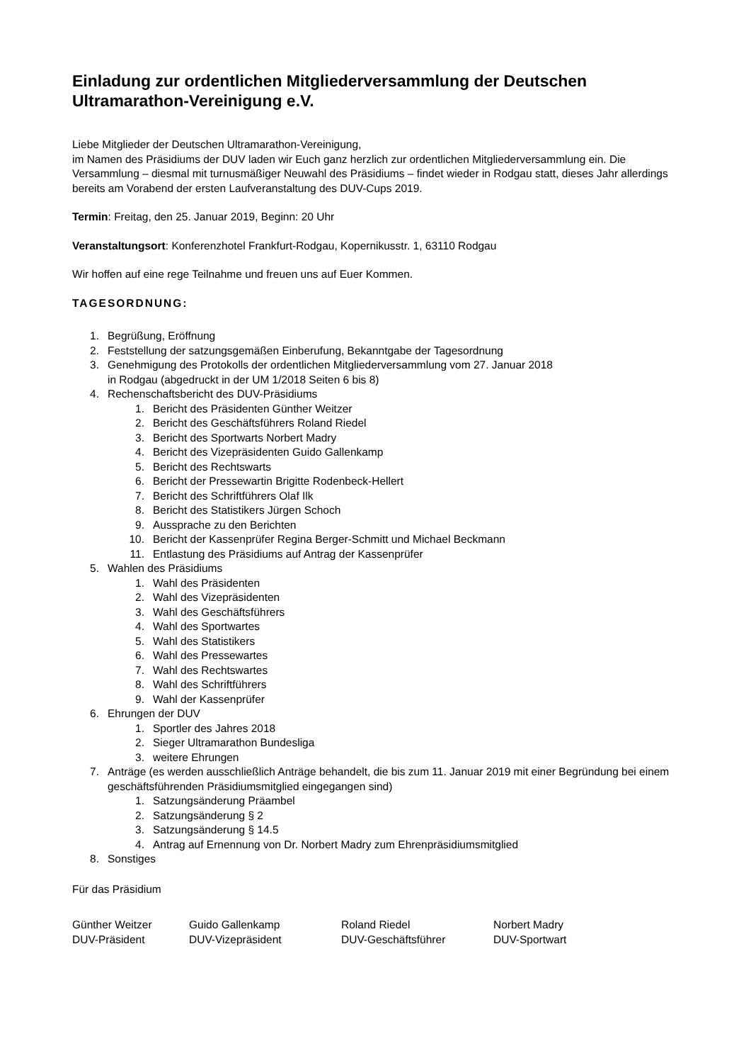Einladung zur ordentlichen Mitgliederversammlung der Deutschen Ultramarathon-Vereinigung e.V.
Liebe Mitglieder der Deutschen Ultramarathon-Vereinigung,
im Namen des Präsidiums der DUV laden wir Euch ganz herzlich zur ordentlichen Mitgliederversammlung ein. Die Versammlung – diesmal mit turnusmäßiger Neuwahl des Präsidiums – findet wieder in Rodgau statt, dieses Jahr allerdings bereits am Vorabend der ersten Laufveranstaltung des DUV-Cups 2019.
Termin: Freitag, den 25. Januar 2019, Beginn: 20 Uhr
Veranstaltungsort: Konferenzhotel Frankfurt-Rodgau, Kopernikusstr. 1, 63110 Rodgau
Wir hoffen auf eine rege Teilnahme und freuen uns auf Euer Kommen.
TAGESORDNUNG:
1. Begrüßung, Eröffnung
2. Feststellung der satzungsgemäßen Einberufung, Bekanntgabe der Tagesordnung
3. Genehmigung des Protokolls der ordentlichen Mitgliederversammlung vom 27. Januar 2018
in Rodgau (abgedruckt in der UM 1/2018 Seiten 6 bis 8)
4. Rechenschaftsbericht des DUV-Präsidiums
1. Bericht des Präsidenten Günther Weitzer
2. Bericht des Geschäftsführers Roland Riedel
3. Bericht des Sportwarts Norbert Madry
4. Bericht des Vizepräsidenten Guido Gallenkamp
5. Bericht des Rechtswarts
6. Bericht der Pressewartin Brigitte Rodenbeck-Hellert
7. Bericht des Schriftführers Olaf Ilk
8. Bericht des Statistikers Jürgen Schoch
9. Aussprache zu den Berichten
10. Bericht der Kassenprüfer Regina Berger-Schmitt und Michael Beckmann
11. Entlastung des Präsidiums auf Antrag der Kassenprüfer
5. Wahlen des Präsidiums
1. Wahl des Präsidenten
2. Wahl des Vizepräsidenten
3. Wahl des Geschäftsführers
4. Wahl des Sportwartes
5. Wahl des Statistikers
6. Wahl des Pressewartes
7. Wahl des Rechtswartes
8. Wahl des Schriftführers
9. Wahl der Kassenprüfer
6. Ehrungen der DUV
1. Sportler des Jahres 2018
2. Sieger Ultramarathon Bundesliga
3. weitere Ehrungen
7. Anträge (es werden ausschließlich Anträge behandelt, die bis zum 11. Januar 2019 mit einer Begründung bei einem geschäftsführenden Präsidiumsmitglied eingegangen sind)
1. Satzungsänderung Präambel
2. Satzungsänderung § 2
3. Satzungsänderung § 14.5
4. Antrag auf Ernennung von Dr. Norbert Madry zum Ehrenpräsidiumsmitglied
8. Sonstiges
Für das Präsidium
Günther Weitzer
DUV-Präsident
Guido Gallenkamp
DUV-Vizepräsident
Roland Riedel
DUV-Geschäftsführer
Norbert Madry
DUV-Sportwart